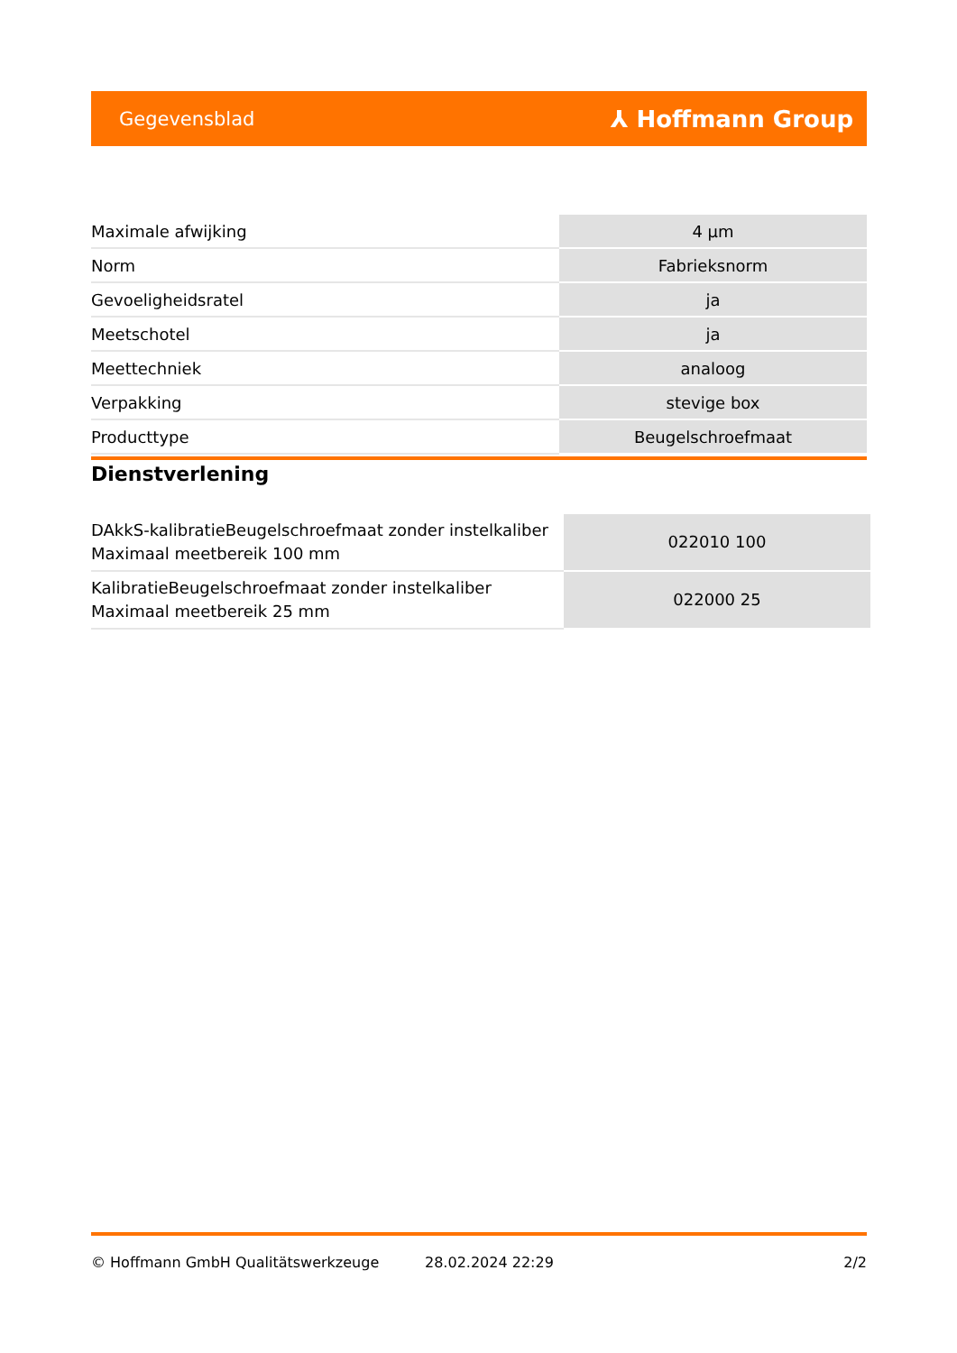Gegevensblad ⅄ Hoffmann Group
| Maximale afwijking | 4 µm |
| Norm | Fabrieksnorm |
| Gevoeligheidsratel | ja |
| Meetschotel | ja |
| Meettechniek | analoog |
| Verpakking | stevige box |
| Producttype | Beugelschroefmaat |
Dienstverlening
| DAkkS-kalibratieBeugelschroefmaat zonder instelkaliber Maximaal meetbereik 100 mm | 022010 100 |
| KalibratieBeugelschroefmaat zonder instelkaliber Maximaal meetbereik 25 mm | 022000 25 |
© Hoffmann GmbH Qualitätswerkzeuge 28.02.2024 22:29 2/2